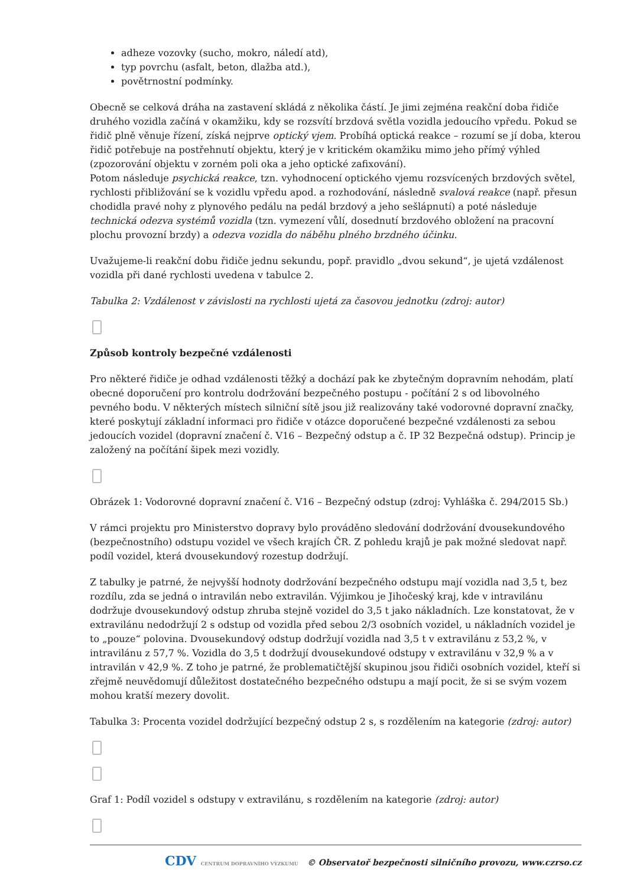adheze vozovky (sucho, mokro, náledí atd),
typ povrchu (asfalt, beton, dlažba atd.),
povětrnostní podmínky.
Obecně se celková dráha na zastavení skládá z několika částí. Je jimi zejména reakční doba řidiče druhého vozidla začíná v okamžiku, kdy se rozsvítí brzdová světla vozidla jedoucího vpředu. Pokud se řidič plně věnuje řízení, získá nejprve optický vjem. Probíhá optická reakce – rozumí se jí doba, kterou řidič potřebuje na postřehnutí objektu, který je v kritickém okamžiku mimo jeho přímý výhled (zpozorování objektu v zorném poli oka a jeho optické zafixování).
Potom následuje psychická reakce, tzn. vyhodnocení optického vjemu rozsvícených brzdových světel, rychlosti přibližování se k vozidlu vpředu apod. a rozhodování, následně svalová reakce (např. přesun chodidla pravé nohy z plynového pedálu na pedál brzdový a jeho sešlápnutí) a poté následuje technická odezva systémů vozidla (tzn. vymezení vůlí, dosednutí brzdového obložení na pracovní plochu provozní brzdy) a odezva vozidla do náběhu plného brzdného účinku.
Uvažujeme-li reakční dobu řidiče jednu sekundu, popř. pravidlo „dvou sekund“, je ujetá vzdálenost vozidla při dané rychlosti uvedena v tabulce 2.
Tabulka 2: Vzdálenost v závislosti na rychlosti ujetá za časovou jednotku (zdroj: autor)
Způsob kontroly bezpečné vzdálenosti
Pro některé řidiče je odhad vzdálenosti těžký a dochází pak ke zbytečným dopravním nehodám, platí obecné doporučení pro kontrolu dodržování bezpečného postupu - počítání 2 s od libovolného pevného bodu. V některých místech silniční sítě jsou již realizovány také vodorovné dopravní značky, které poskytují základní informaci pro řidiče v otázce doporučené bezpečné vzdálenosti za sebou jedoucích vozidel (dopravní značení č. V16 – Bezpečný odstup a č. IP 32 Bezpečná odstup). Princip je založený na počítání šipek mezi vozidly.
Obrázek 1: Vodorovné dopravní značení č. V16 – Bezpečný odstup (zdroj: Vyhláška č. 294/2015 Sb.)
V rámci projektu pro Ministerstvo dopravy bylo prováděno sledování dodržování dvousekundového (bezpečnostního) odstupu vozidel ve všech krajích ČR. Z pohledu krajů je pak možné sledovat např. podíl vozidel, která dvousekundový rozestup dodržují.
Z tabulky je patrné, že nejvyšší hodnoty dodržování bezpečného odstupu mají vozidla nad 3,5 t, bez rozdílu, zda se jedná o intravilán nebo extravilán. Výjimkou je Jihočeský kraj, kde v intravilánu dodržuje dvousekundový odstup zhruba stejně vozidel do 3,5 t jako nákladních. Lze konstatovat, že v extravilánu nedodržují 2 s odstup od vozidla před sebou 2/3 osobních vozidel, u nákladních vozidel je to „pouze“ polovina. Dvousekundový odstup dodržují vozidla nad 3,5 t v extravilánu z 53,2 %, v intravilánu z 57,7 %. Vozidla do 3,5 t dodržují dvousekundové odstupy v extravilánu v 32,9 % a v intravilán v 42,9 %. Z toho je patrné, že problematičtější skupinou jsou řidiči osobních vozidel, kteří si zřejmě neuvědomují důležitost dostatečného bezpečného odstupu a mají pocit, že si se svým vozem mohou kratší mezery dovolit.
Tabulka 3: Procenta vozidel dodržující bezpečný odstup 2 s, s rozdělením na kategorie (zdroj: autor)
Graf 1: Podíl vozidel s odstupy v extravilánu, s rozdělením na kategorie (zdroj: autor)
CDV CENTRUM DOPRAVNÍHO VÝZKUMU © Observatoř bezpečnosti silničního provozu, www.czrso.cz